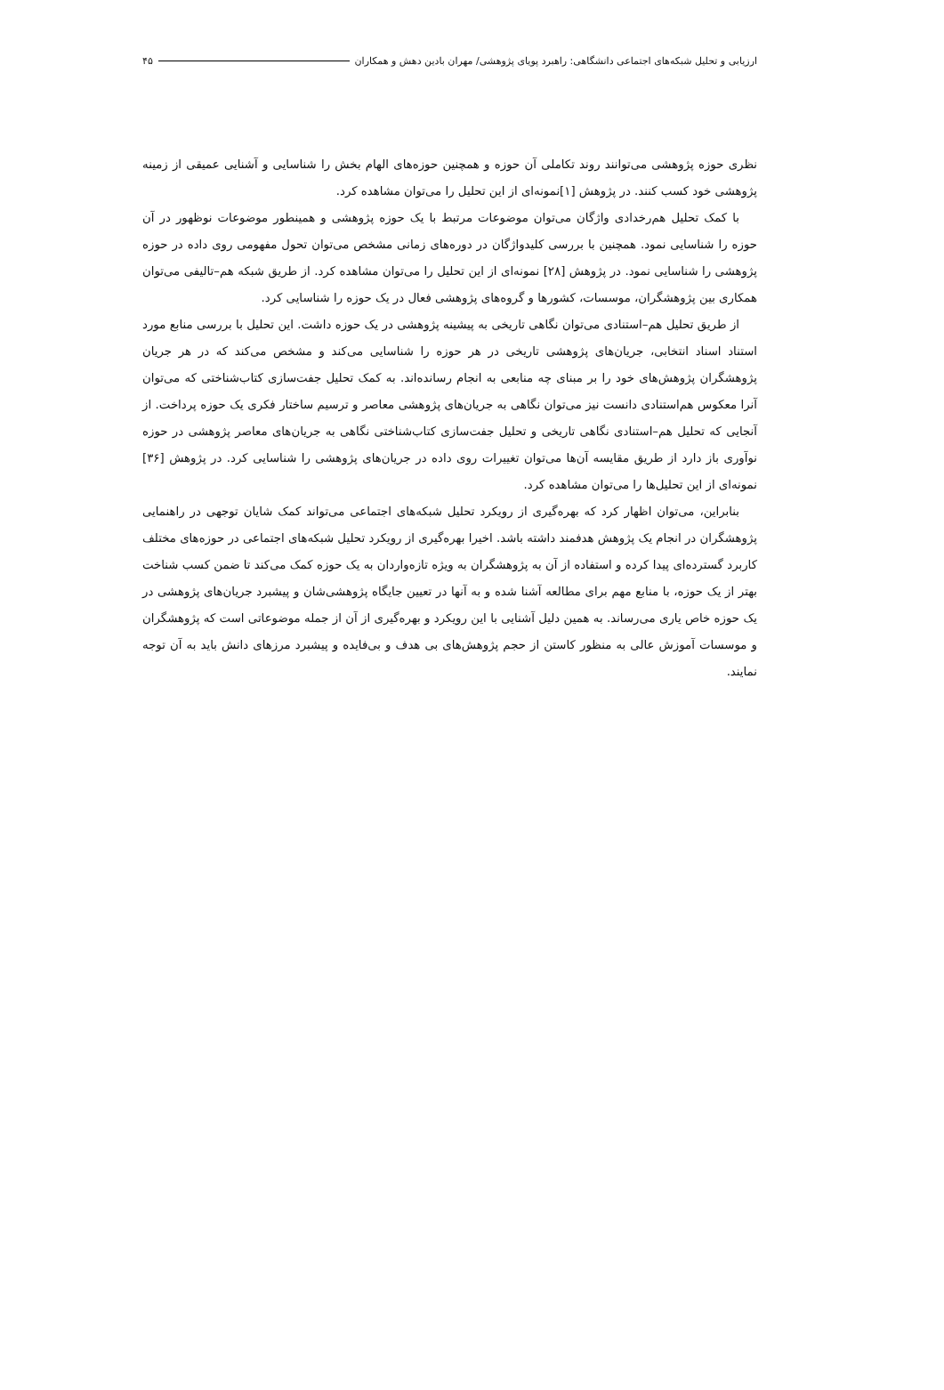ارزیابی و تحلیل شبکه‌های اجتماعی دانشگاهی: راهبرد پویای پژوهشی/ مهران بادین دهش و همکاران ۴۵
نظری حوزه پژوهشی می‌توانند روند تکاملی آن حوزه و همچنین حوزه‌های الهام بخش را شناسایی و آشنایی عمیقی از زمینه پژوهشی خود کسب کنند. در پژوهش [۱]نمونه‌ای از این تحلیل را می‌توان مشاهده کرد.
با کمک تحلیل هم‌رخدادی واژگان می‌توان موضوعات مرتبط با یک حوزه پژوهشی و همینطور موضوعات نوظهور در آن حوزه را شناسایی نمود. همچنین با بررسی کلیدواژگان در دوره‌های زمانی مشخص می‌توان تحول مفهومی روی داده در حوزه پژوهشی را شناسایی نمود. در پژوهش [۲۸] نمونه‌ای از این تحلیل را می‌توان مشاهده کرد. از طریق شبکه هم–تالیفی می‌توان همکاری بین پژوهشگران، موسسات، کشورها و گروه‌های پژوهشی فعال در یک حوزه را شناسایی کرد.
از طریق تحلیل هم–استنادی می‌توان نگاهی تاریخی به پیشینه پژوهشی در یک حوزه داشت. این تحلیل با بررسی منابع مورد استناد اسناد انتخابی، جریان‌های پژوهشی تاریخی در هر حوزه را شناسایی می‌کند و مشخص می‌کند که در هر جریان پژوهشگران پژوهش‌های خود را بر مبنای چه منابعی به انجام رسانده‌اند. به کمک تحلیل جفت‌سازی کتاب‌شناختی که می‌توان آنرا معکوس هم‌استنادی دانست نیز می‌توان نگاهی به جریان‌های پژوهشی معاصر و ترسیم ساختار فکری یک حوزه پرداخت. از آنجایی که تحلیل هم–استنادی نگاهی تاریخی و تحلیل جفت‌سازی کتاب‌شناختی نگاهی به جریان‌های معاصر پژوهشی در حوزه نوآوری باز دارد از طریق مقایسه آن‌ها می‌توان تغییرات روی داده در جریان‌های پژوهشی را شناسایی کرد. در پژوهش [۳۶] نمونه‌ای از این تحلیل‌ها را می‌توان مشاهده کرد.
بنابراین، می‌توان اظهار کرد که بهره‌گیری از رویکرد تحلیل شبکه‌های اجتماعی می‌تواند کمک شایان توجهی در راهنمایی پژوهشگران در انجام یک پژوهش هدفمند داشته باشد. اخیرا بهره‌گیری از رویکرد تحلیل شبکه‌های اجتماعی در حوزه‌های مختلف کاربرد گسترده‌ای پیدا کرده و استفاده از آن به پژوهشگران به ویژه تازه‌واردان به یک حوزه کمک می‌کند تا ضمن کسب شناخت بهتر از یک حوزه، با منابع مهم برای مطالعه آشنا شده و به آنها در تعیین جایگاه پژوهشی‌شان و پیشبرد جریان‌های پژوهشی در یک حوزه خاص یاری می‌رساند. به همین دلیل آشنایی با این رویکرد و بهره‌گیری از آن از جمله موضوعاتی است که پژوهشگران و موسسات آموزش عالی به منظور کاستن از حجم پژوهش‌های بی هدف و بی‌فایده و پیشبرد مرزهای دانش باید به آن توجه نمایند.